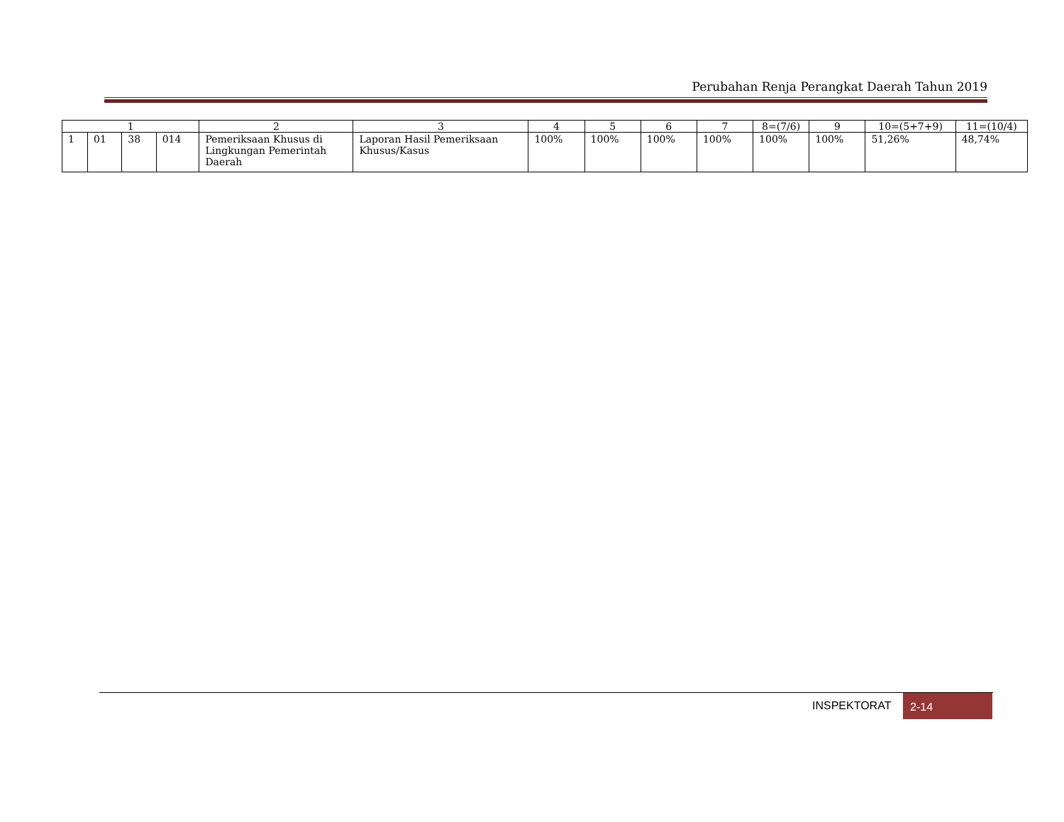Perubahan Renja Perangkat Daerah Tahun 2019
| 1 | | | | 2 | 3 | 4 | 5 | 6 | 7 | 8=(7/6) | 9 | 10=(5+7+9) | 11=(10/4) |
| --- | --- | --- | --- | --- | --- | --- | --- | --- | --- | --- | --- | --- | --- |
| 1 | 01 | 38 | 014 | Pemeriksaan Khusus di Lingkungan Pemerintah Daerah | Laporan Hasil Pemeriksaan Khusus/Kasus | 100% | 100% | 100% | 100% | 100% | 100% | 51,26% | 48,74% |
INSPEKTORAT 2-14